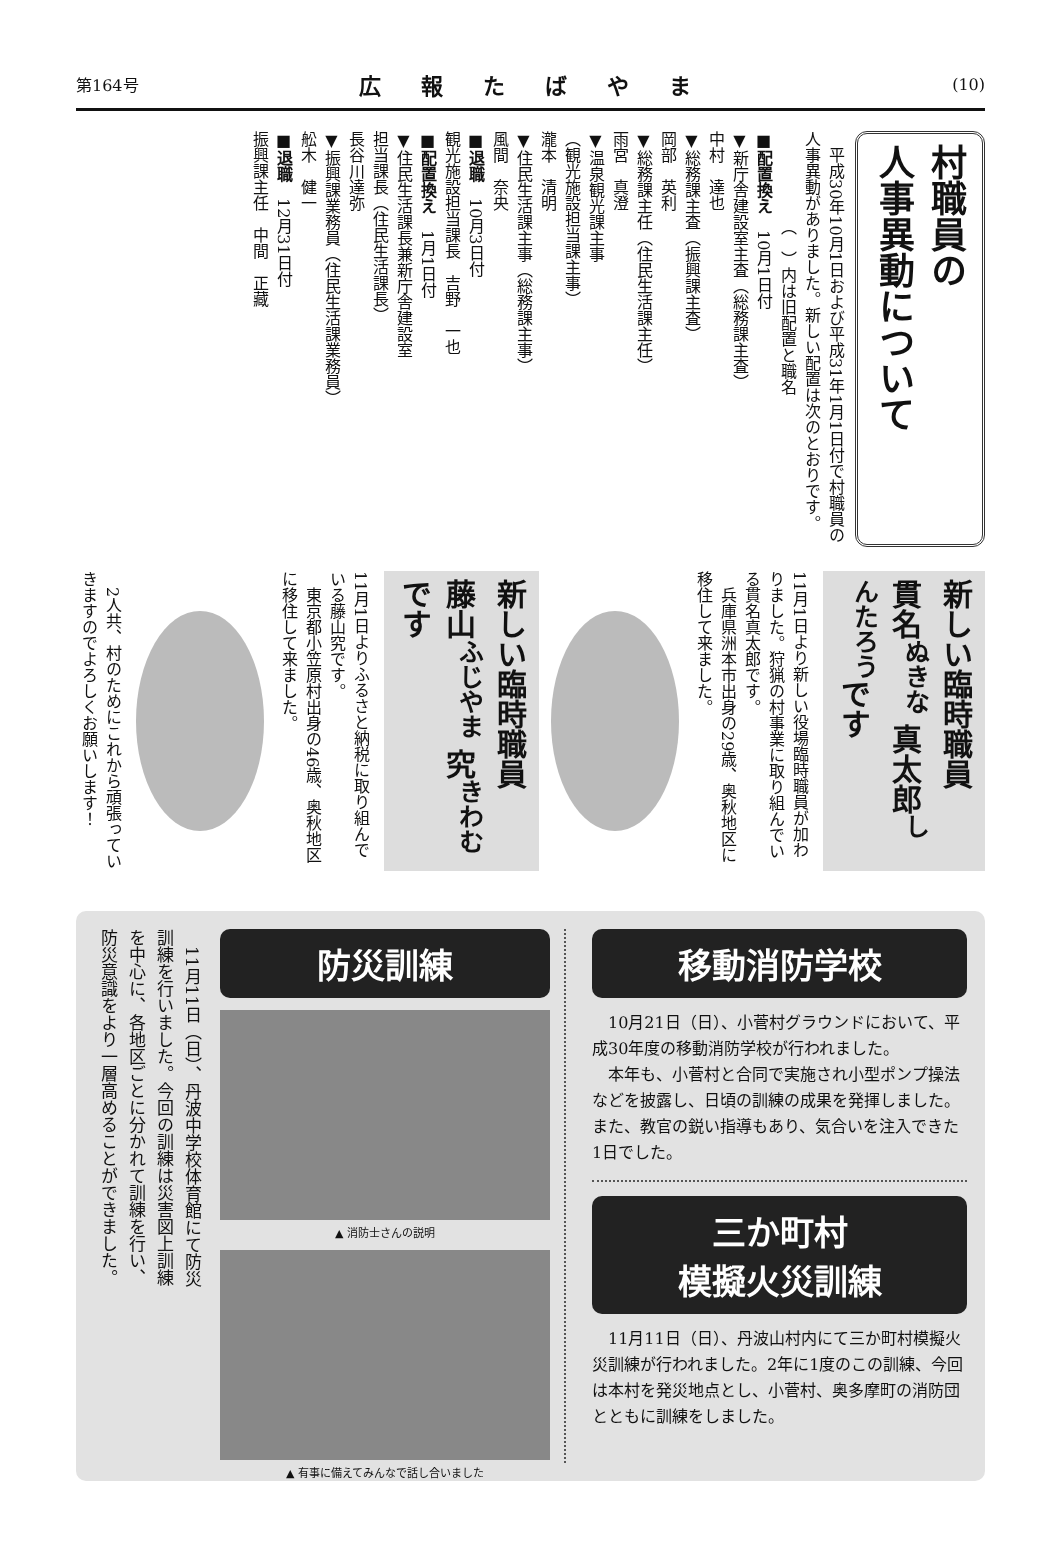第164号 広報たばやま (10)
村職員の
人事異動について
　平成30年10月1日および平成31年1月1日付で村職員の人事異動がありました。新しい配置は次のとおりです。
　　　　　　（　）内は旧配置と職名
■配置換え　10月1日付
▼新庁舎建設室主査（総務課主査）
中村　達也
▼総務課主査（振興課主査）
岡部　英利
▼総務課主任（住民生活課主任）
雨宮　真澄
▼温泉観光課主事
（観光施設担当課主事）
瀧本　清明
▼住民生活課主事（総務課主事）
風間　奈央
■退職　10月3日付
観光施設担当課長　吉野　一也
■配置換え　1月1日付
▼住民生活課長兼新庁舎建設室
担当課長（住民生活課長）
長谷川達弥
▼振興課業務員（住民生活課業務員）
舩木　健一
■退職　12月31日付
振興課主任　中間　正藏
新しい臨時職員
貫名<sup>ぬきな</sup> 真太郎<sup>しんたろう</sup>です
11月1日より新しい役場臨時職員が加わりました。狩猟の村事業に取り組んでいる貫名真太郎です。
　兵庫県洲本市出身の29歳、奥秋地区に移住して来ました。
新しい臨時職員
藤山<sup>ふじやま</sup> 究<sup>きわむ</sup>です
11月1日よりふるさと納税に取り組んでいる藤山究です。
　東京都小笠原村出身の46歳、奥秋地区に移住して来ました。
　2人共、村のためにこれから頑張っていきますのでよろしくお願いします！
　11月11日（日）、丹波中学校体育館にて防災訓練を行いました。今回の訓練は災害図上訓練を中心に、各地区ごとに分かれて訓練を行い、防災意識をより一層高めることができました。
防災訓練
▲ 消防士さんの説明
▲ 有事に備えてみんなで話し合いました
移動消防学校
　10月21日（日）、小菅村グラウンドにおいて、平成30年度の移動消防学校が行われました。
　本年も、小菅村と合同で実施され小型ポンプ操法などを披露し、日頃の訓練の成果を発揮しました。また、教官の鋭い指導もあり、気合いを注入できた1日でした。
三か町村
模擬火災訓練
　11月11日（日）、丹波山村内にて三か町村模擬火災訓練が行われました。2年に1度のこの訓練、今回は本村を発災地点とし、小菅村、奥多摩町の消防団とともに訓練をしました。